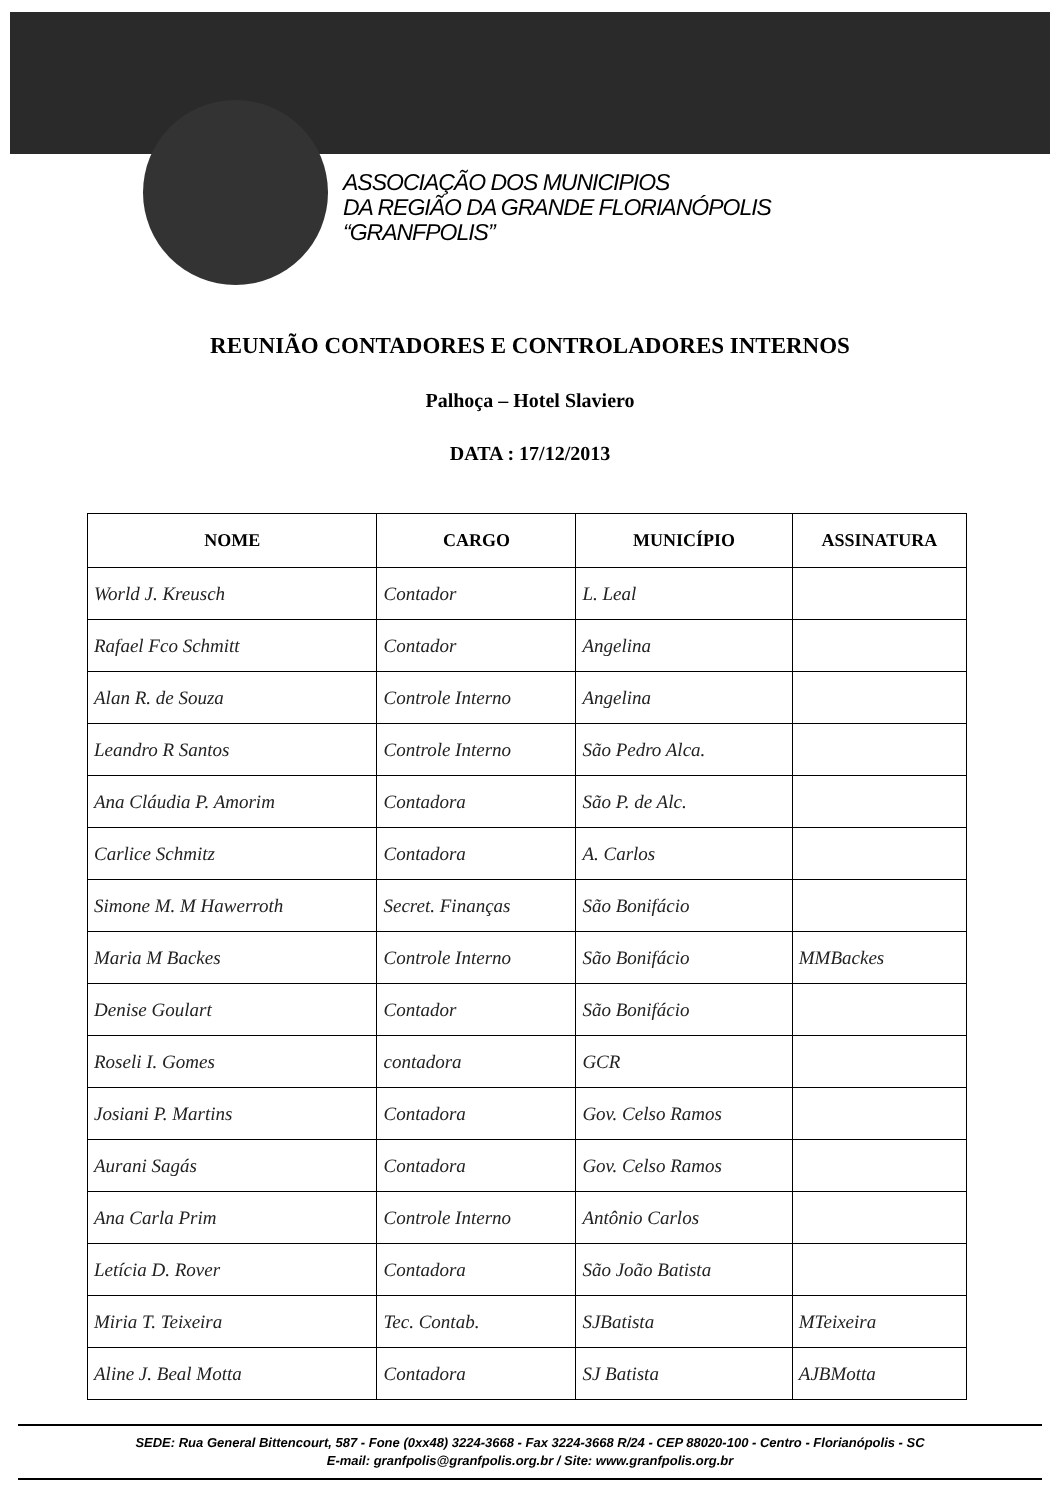ASSOCIAÇÃO DOS MUNICIPIOS
DA REGIÃO DA GRANDE FLORIANÓPOLIS
“GRANFPOLIS”
REUNIÃO CONTADORES E CONTROLADORES INTERNOS
Palhoça – Hotel Slaviero
DATA : 17/12/2013
| NOME | CARGO | MUNICÍPIO | ASSINATURA |
| --- | --- | --- | --- |
| World J. Kreusch | Contador | L. Leal | |
| Rafael Fco Schmitt | Contador | Angelina | |
| Alan R. de Souza | Controle Interno | Angelina | |
| Leandro R Santos | Controle Interno | São Pedro Alca. | |
| Ana Cláudia P. Amorim | Contadora | São P. de Alc. | |
| Carlice Schmitz | Contadora | A. Carlos | |
| Simone M. M Hawerroth | Secret. Finanças | São Bonifácio | |
| Maria M Backes | Controle Interno | São Bonifácio | MMBackes |
| Denise Goulart | Contador | São Bonifácio | |
| Roseli I. Gomes | contadora | GCR | |
| Josiani P. Martins | Contadora | Gov. Celso Ramos | |
| Aurani Sagás | Contadora | Gov. Celso Ramos | |
| Ana Carla Prim | Controle Interno | Antônio Carlos | |
| Letícia D. Rover | Contadora | São João Batista | |
| Miria T. Teixeira | Tec. Contab. | SJBatista | MTeixeira |
| Aline J. Beal Motta | Contadora | SJ Batista | AJBMotta |
SEDE: Rua General Bittencourt, 587 - Fone (0xx48) 3224-3668 - Fax 3224-3668 R/24 - CEP 88020-100 - Centro - Florianópolis - SC
E-mail: granfpolis@granfpolis.org.br / Site: www.granfpolis.org.br